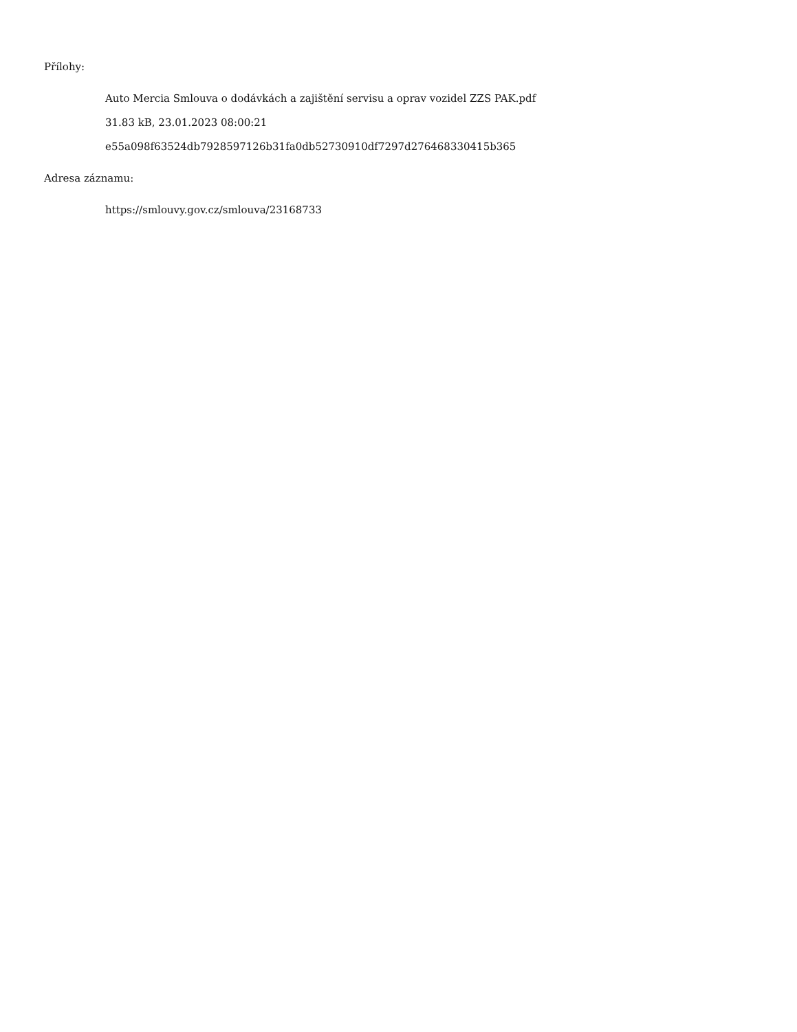Přílohy:
Auto Mercia Smlouva o dodávkách a zajištění servisu a oprav vozidel ZZS PAK.pdf
31.83 kB, 23.01.2023 08:00:21
e55a098f63524db7928597126b31fa0db52730910df7297d276468330415b365
Adresa záznamu:
https://smlouvy.gov.cz/smlouva/23168733